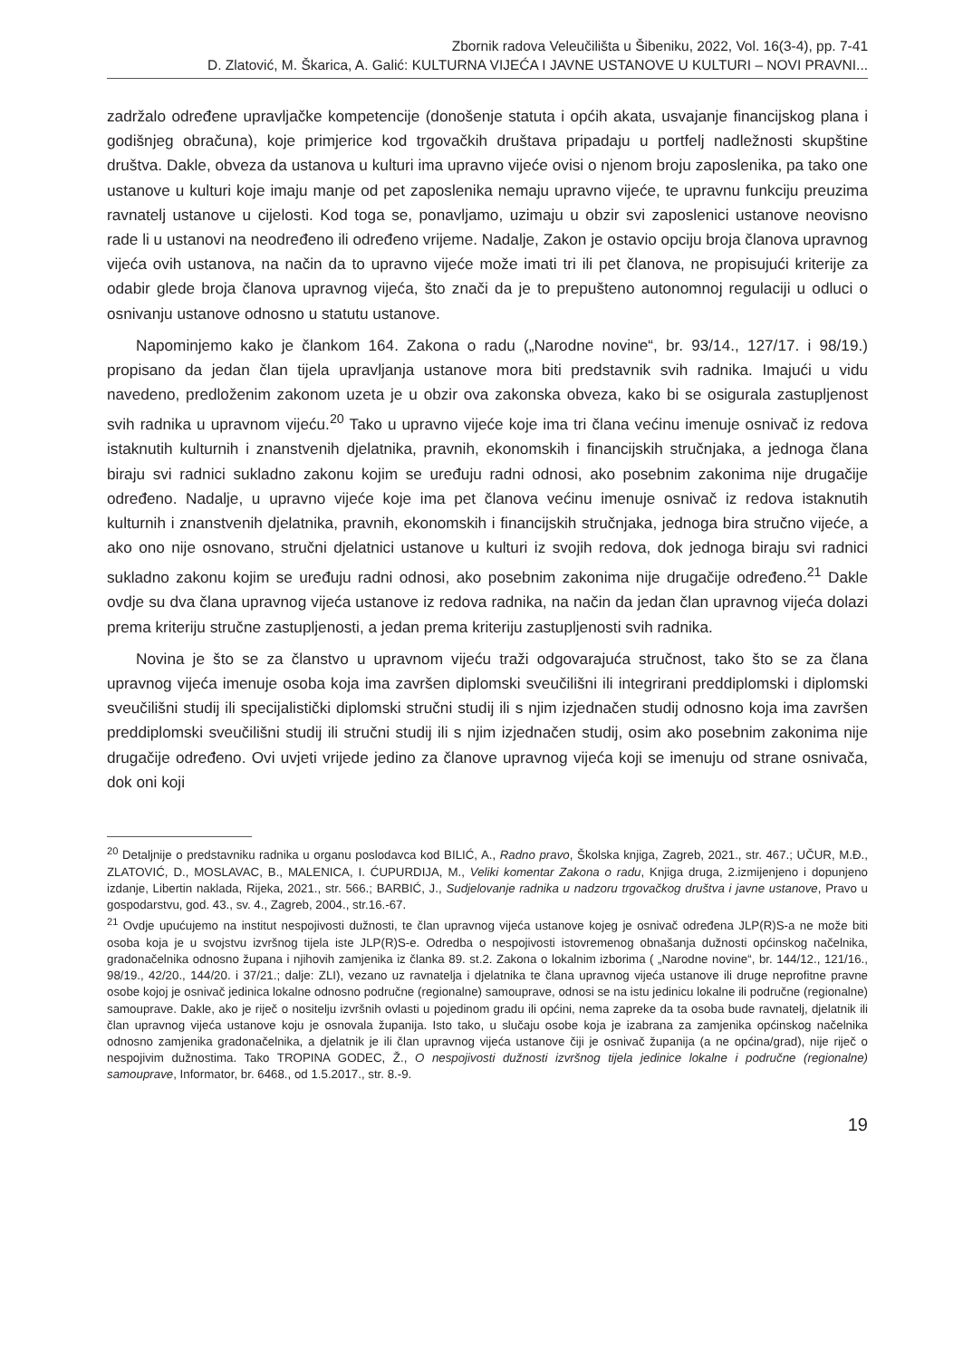Zbornik radova Veleučilišta u Šibeniku, 2022, Vol. 16(3-4), pp. 7-41
D. Zlatović, M. Škarica, A. Galić: KULTURNA VIJEĆA I JAVNE USTANOVE U KULTURI – NOVI PRAVNI...
zadržalo određene upravljačke kompetencije (donošenje statuta i općih akata, usvajanje financijskog plana i godišnjeg obračuna), koje primjerice kod trgovačkih društava pripadaju u portfelj nadležnosti skupštine društva. Dakle, obveza da ustanova u kulturi ima upravno vijeće ovisi o njenom broju zaposlenika, pa tako one ustanove u kulturi koje imaju manje od pet zaposlenika nemaju upravno vijeće, te upravnu funkciju preuzima ravnatelj ustanove u cijelosti. Kod toga se, ponavljamo, uzimaju u obzir svi zaposlenici ustanove neovisno rade li u ustanovi na neodređeno ili određeno vrijeme. Nadalje, Zakon je ostavio opciju broja članova upravnog vijeća ovih ustanova, na način da to upravno vijeće može imati tri ili pet članova, ne propisujući kriterije za odabir glede broja članova upravnog vijeća, što znači da je to prepušteno autonomnoj regulaciji u odluci o osnivanju ustanove odnosno u statutu ustanove.
Napominjemo kako je člankom 164. Zakona o radu („Narodne novine“, br. 93/14., 127/17. i 98/19.) propisano da jedan član tijela upravljanja ustanove mora biti predstavnik svih radnika. Imajući u vidu navedeno, predloženim zakonom uzeta je u obzir ova zakonska obveza, kako bi se osigurala zastupljenost svih radnika u upravnom vijeću.<sup>20</sup> Tako u upravno vijeće koje ima tri člana većinu imenuje osnivač iz redova istaknutih kulturnih i znanstvenih djelatnika, pravnih, ekonomskih i financijskih stručnjaka, a jednoga člana biraju svi radnici sukladno zakonu kojim se uređuju radni odnosi, ako posebnim zakonima nije drugačije određeno. Nadalje, u upravno vijeće koje ima pet članova većinu imenuje osnivač iz redova istaknutih kulturnih i znanstvenih djelatnika, pravnih, ekonomskih i financijskih stručnjaka, jednoga bira stručno vijeće, a ako ono nije osnovano, stručni djelatnici ustanove u kulturi iz svojih redova, dok jednoga biraju svi radnici sukladno zakonu kojim se uređuju radni odnosi, ako posebnim zakonima nije drugačije određeno.<sup>21</sup> Dakle ovdje su dva člana upravnog vijeća ustanove iz redova radnika, na način da jedan član upravnog vijeća dolazi prema kriteriju stručne zastupljenosti, a jedan prema kriteriju zastupljenosti svih radnika.
Novina je što se za članstvo u upravnom vijeću traži odgovarajuća stručnost, tako što se za člana upravnog vijeća imenuje osoba koja ima završen diplomski sveučilišni ili integrirani preddiplomski i diplomski sveučilišni studij ili specijalistički diplomski stručni studij ili s njim izjednačen studij odnosno koja ima završen preddiplomski sveučilišni studij ili stručni studij ili s njim izjednačen studij, osim ako posebnim zakonima nije drugačije određeno. Ovi uvjeti vrijede jedino za članove upravnog vijeća koji se imenuju od strane osnivača, dok oni koji
<sup>20</sup> Detaljnije o predstavniku radnika u organu poslodavca kod BILIĆ, A., Radno pravo, Školska knjiga, Zagreb, 2021., str. 467.; UČUR, M.Đ., ZLATOVIĆ, D., MOSLAVAC, B., MALENICA, I. ĆUPURDIJA, M., Veliki komentar Zakona o radu, Knjiga druga, 2.izmijenjeno i dopunjeno izdanje, Libertin naklada, Rijeka, 2021., str. 566.; BARBIĆ, J., Sudjelovanje radnika u nadzoru trgovačkog društva i javne ustanove, Pravo u gospodarstvu, god. 43., sv. 4., Zagreb, 2004., str.16.-67.
<sup>21</sup> Ovdje upućujemo na institut nespojivosti dužnosti, te član upravnog vijeća ustanove kojeg je osnivač određena JLP(R)S-a ne može biti osoba koja je u svojstvu izvršnog tijela iste JLP(R)S-e. Odredba o nespojivosti istovremenog obnašanja dužnosti općinskog načelnika, gradonačelnika odnosno župana i njihovih zamjenika iz članka 89. st.2. Zakona o lokalnim izborima ( „Narodne novine“, br. 144/12., 121/16., 98/19., 42/20., 144/20. i 37/21.; dalje: ZLI), vezano uz ravnatelja i djelatnika te člana upravnog vijeća ustanove ili druge neprofitne pravne osobe kojoj je osnivač jedinica lokalne odnosno područne (regionalne) samouprave, odnosi se na istu jedinicu lokalne ili područne (regionalne) samouprave. Dakle, ako je riječ o nositelju izvršnih ovlasti u pojedinom gradu ili općini, nema zapreke da ta osoba bude ravnatelj, djelatnik ili član upravnog vijeća ustanove koju je osnovala županija. Isto tako, u slučaju osobe koja je izabrana za zamjenika općinskog načelnika odnosno zamjenika gradonačelnika, a djelatnik je ili član upravnog vijeća ustanove čiji je osnivač županija (a ne općina/grad), nije riječ o nespojivim dužnostima. Tako TROPINA GODEC, Ž., O nespojivosti dužnosti izvršnog tijela jedinice lokalne i područne (regionalne) samouprave, Informator, br. 6468., od 1.5.2017., str. 8.-9.
19